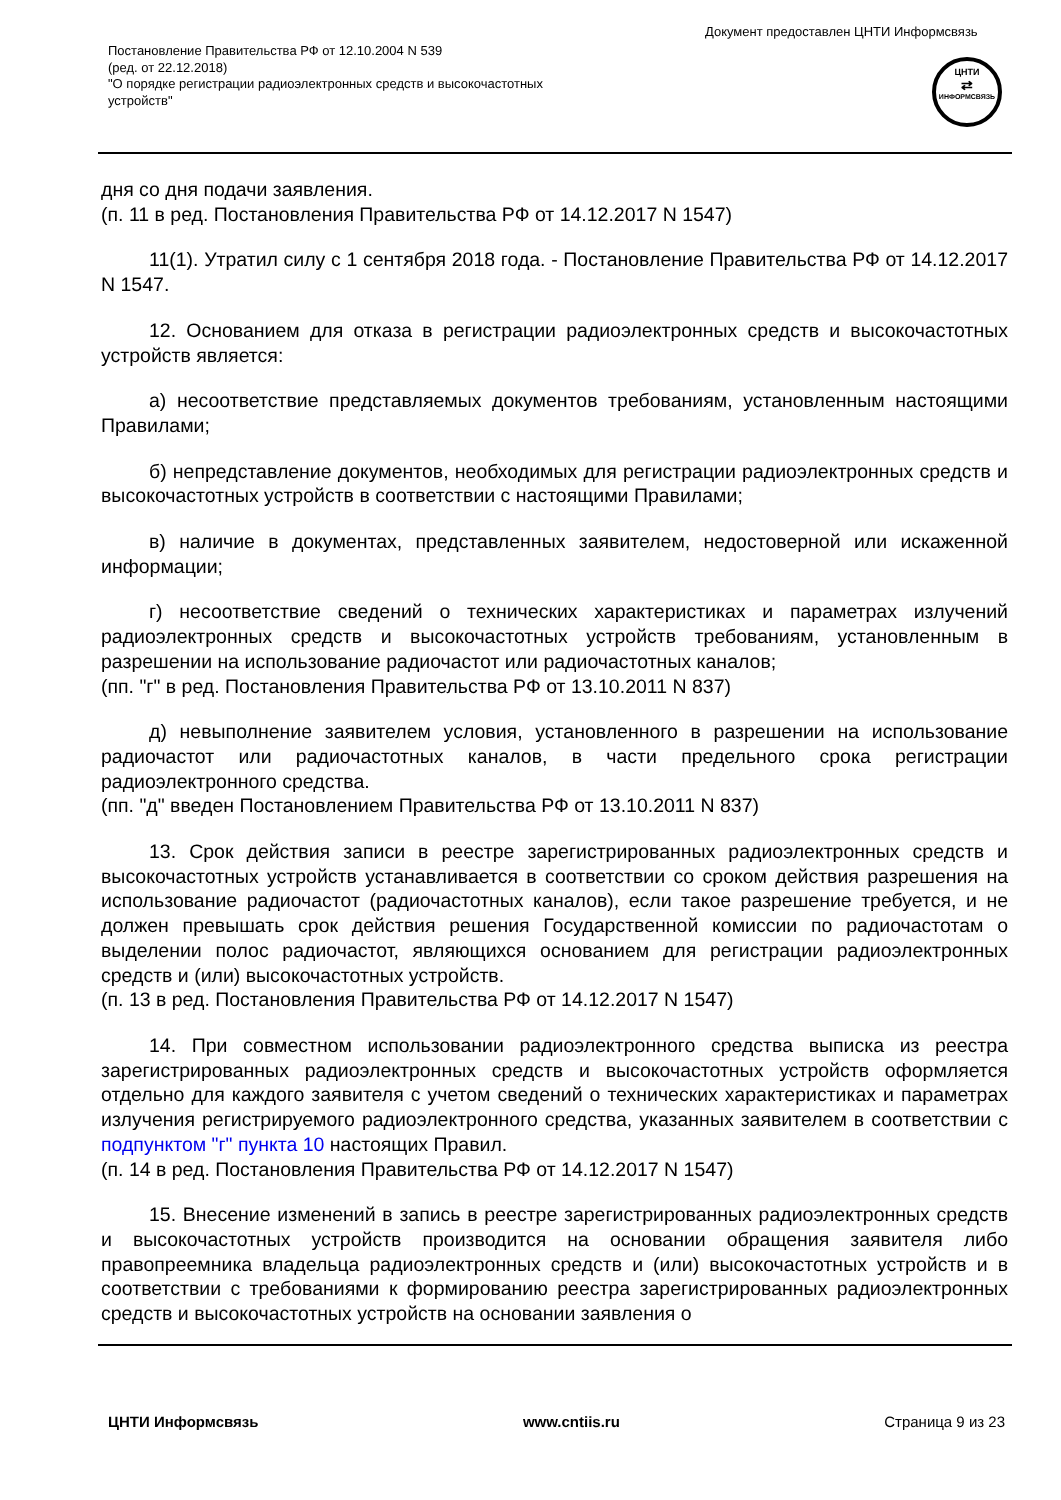Документ предоставлен ЦНТИ Информсвязь
Постановление Правительства РФ от 12.10.2004 N 539
(ред. от 22.12.2018)
"О порядке регистрации радиоэлектронных средств и высокочастотных устройств"
ЦНТИ
⇄
ИНФОРМСВЯЗЬ
дня со дня подачи заявления.
(п. 11 в ред. Постановления Правительства РФ от 14.12.2017 N 1547)
11(1). Утратил силу с 1 сентября 2018 года. - Постановление Правительства РФ от 14.12.2017 N 1547.
12. Основанием для отказа в регистрации радиоэлектронных средств и высокочастотных устройств является:
а) несоответствие представляемых документов требованиям, установленным настоящими Правилами;
б) непредставление документов, необходимых для регистрации радиоэлектронных средств и высокочастотных устройств в соответствии с настоящими Правилами;
в) наличие в документах, представленных заявителем, недостоверной или искаженной информации;
г) несоответствие сведений о технических характеристиках и параметрах излучений радиоэлектронных средств и высокочастотных устройств требованиям, установленным в разрешении на использование радиочастот или радиочастотных каналов;
(пп. "г" в ред. Постановления Правительства РФ от 13.10.2011 N 837)
д) невыполнение заявителем условия, установленного в разрешении на использование радиочастот или радиочастотных каналов, в части предельного срока регистрации радиоэлектронного средства.
(пп. "д" введен Постановлением Правительства РФ от 13.10.2011 N 837)
13. Срок действия записи в реестре зарегистрированных радиоэлектронных средств и высокочастотных устройств устанавливается в соответствии со сроком действия разрешения на использование радиочастот (радиочастотных каналов), если такое разрешение требуется, и не должен превышать срок действия решения Государственной комиссии по радиочастотам о выделении полос радиочастот, являющихся основанием для регистрации радиоэлектронных средств и (или) высокочастотных устройств.
(п. 13 в ред. Постановления Правительства РФ от 14.12.2017 N 1547)
14. При совместном использовании радиоэлектронного средства выписка из реестра зарегистрированных радиоэлектронных средств и высокочастотных устройств оформляется отдельно для каждого заявителя с учетом сведений о технических характеристиках и параметрах излучения регистрируемого радиоэлектронного средства, указанных заявителем в соответствии с подпунктом "г" пункта 10 настоящих Правил.
(п. 14 в ред. Постановления Правительства РФ от 14.12.2017 N 1547)
15. Внесение изменений в запись в реестре зарегистрированных радиоэлектронных средств и высокочастотных устройств производится на основании обращения заявителя либо правопреемника владельца радиоэлектронных средств и (или) высокочастотных устройств и в соответствии с требованиями к формированию реестра зарегистрированных радиоэлектронных средств и высокочастотных устройств на основании заявления о
ЦНТИ Информсвязь www.cntiis.ru Страница 9 из 23